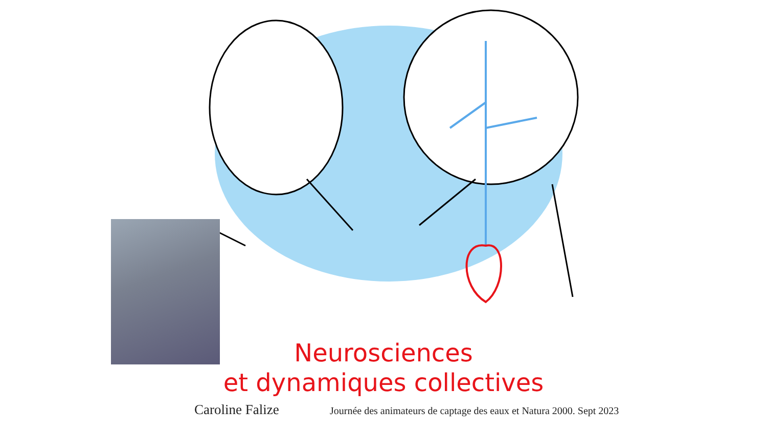Neurosciences
et dynamiques collectives
Caroline Falize Journée des animateurs de captage des eaux et Natura 2000. Sept 2023